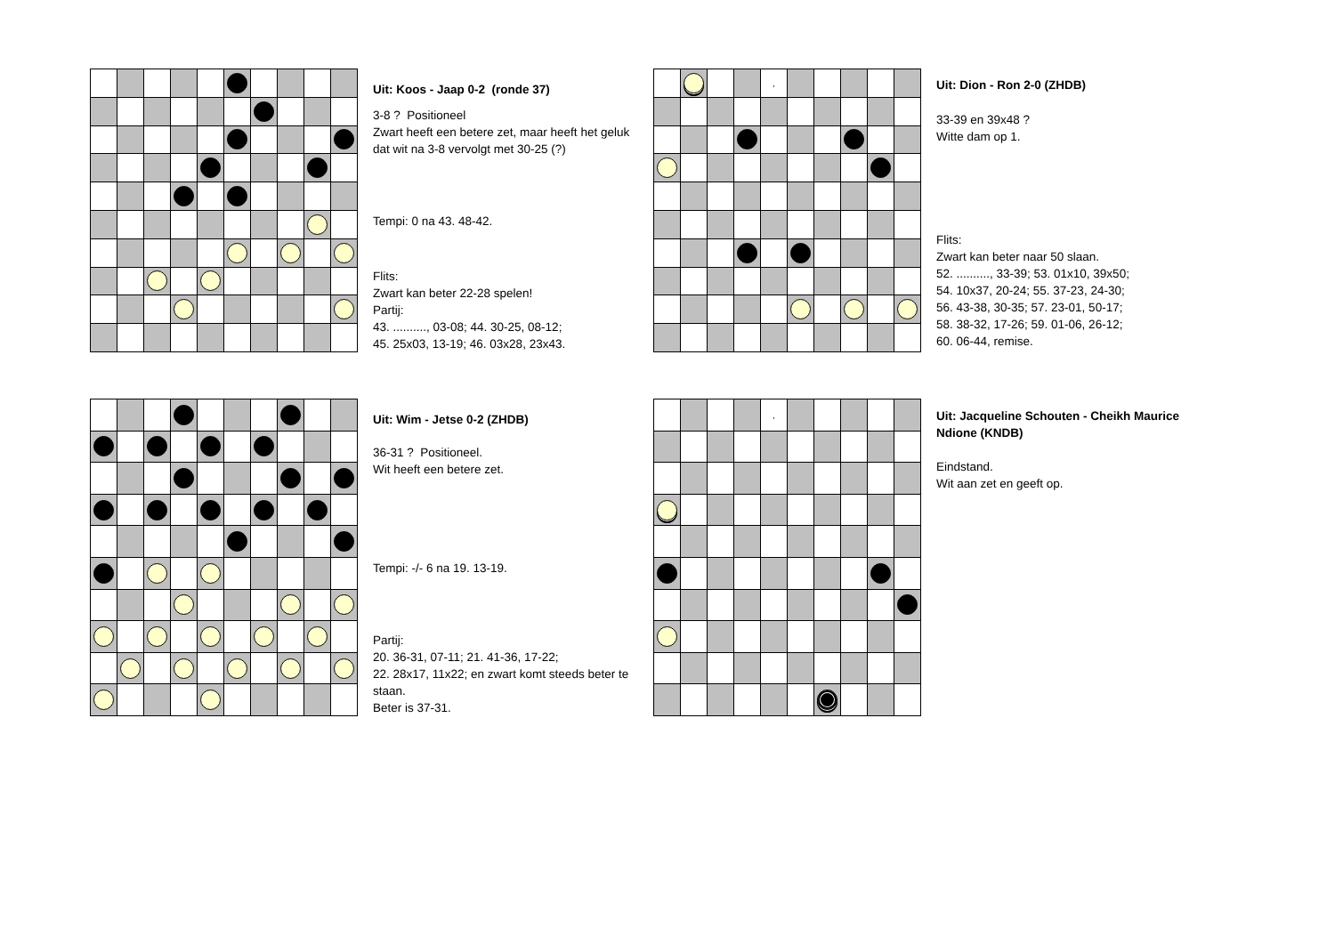Uit: Koos - Jaap 0-2 (ronde 37)
3-8 ? Positioneel
Zwart heeft een betere zet, maar heeft het geluk dat wit na 3-8 vervolgt met 30-25 (?)
Tempi: 0 na 43. 48-42.
Flits:
Zwart kan beter 22-28 spelen!
Partij:
43. .........., 03-08; 44. 30-25, 08-12;
45. 25x03, 13-19; 46. 03x28, 23x43.
| | | | | , | | | | | |
Uit: Dion - Ron 2-0 (ZHDB)
33-39 en 39x48 ?
Witte dam op 1.
Flits:
Zwart kan beter naar 50 slaan.
52. .........., 33-39; 53. 01x10, 39x50;
54. 10x37, 20-24; 55. 37-23, 24-30;
56. 43-38, 30-35; 57. 23-01, 50-17;
58. 38-32, 17-26; 59. 01-06, 26-12;
60. 06-44, remise.
Uit: Wim - Jetse 0-2 (ZHDB)
36-31 ? Positioneel.
Wit heeft een betere zet.
Tempi: -/- 6 na 19. 13-19.
Partij:
20. 36-31, 07-11; 21. 41-36, 17-22;
22. 28x17, 11x22; en zwart komt steeds beter te staan.
Beter is 37-31.
| | | | | , | | | | | |
Uit: Jacqueline Schouten - Cheikh Maurice Ndione (KNDB)
Eindstand.
Wit aan zet en geeft op.